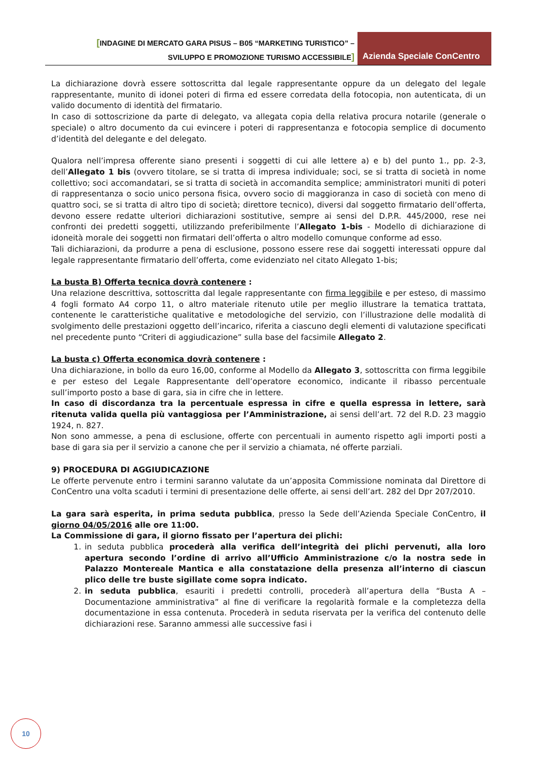[INDAGINE DI MERCATO GARA PISUS – B05 “MARKETING TURISTICO” –
SVILUPPO E PROMOZIONE TURISMO ACCESSIBILE]
Azienda Speciale ConCentro
La dichiarazione dovrà essere sottoscritta dal legale rappresentante oppure da un delegato del legale rappresentante, munito di idonei poteri di firma ed essere corredata della fotocopia, non autenticata, di un valido documento di identità del firmatario.
In caso di sottoscrizione da parte di delegato, va allegata copia della relativa procura notarile (generale o speciale) o altro documento da cui evincere i poteri di rappresentanza e fotocopia semplice di documento d’identità del delegante e del delegato.
Qualora nell’impresa offerente siano presenti i soggetti di cui alle lettere a) e b) del punto 1., pp. 2-3, dell’Allegato 1 bis (ovvero titolare, se si tratta di impresa individuale; soci, se si tratta di società in nome collettivo; soci accomandatari, se si tratta di società in accomandita semplice; amministratori muniti di poteri di rappresentanza o socio unico persona fisica, ovvero socio di maggioranza in caso di società con meno di quattro soci, se si tratta di altro tipo di società; direttore tecnico), diversi dal soggetto firmatario dell’offerta, devono essere redatte ulteriori dichiarazioni sostitutive, sempre ai sensi del D.P.R. 445/2000, rese nei confronti dei predetti soggetti, utilizzando preferibilmente l’Allegato 1-bis - Modello di dichiarazione di idoneità morale dei soggetti non firmatari dell’offerta o altro modello comunque conforme ad esso.
Tali dichiarazioni, da produrre a pena di esclusione, possono essere rese dai soggetti interessati oppure dal legale rappresentante firmatario dell’offerta, come evidenziato nel citato Allegato 1-bis;
La busta B) Offerta tecnica dovrà contenere :
Una relazione descrittiva, sottoscritta dal legale rappresentante con firma leggibile e per esteso, di massimo 4 fogli formato A4 corpo 11, o altro materiale ritenuto utile per meglio illustrare la tematica trattata, contenente le caratteristiche qualitative e metodologiche del servizio, con l’illustrazione delle modalità di svolgimento delle prestazioni oggetto dell’incarico, riferita a ciascuno degli elementi di valutazione specificati nel precedente punto “Criteri di aggiudicazione” sulla base del facsimile Allegato 2.
La busta c) Offerta economica dovrà contenere :
Una dichiarazione, in bollo da euro 16,00, conforme al Modello da Allegato 3, sottoscritta con firma leggibile e per esteso del Legale Rappresentante dell’operatore economico, indicante il ribasso percentuale sull’importo posto a base di gara, sia in cifre che in lettere.
In caso di discordanza tra la percentuale espressa in cifre e quella espressa in lettere, sarà ritenuta valida quella più vantaggiosa per l’Amministrazione, ai sensi dell’art. 72 del R.D. 23 maggio 1924, n. 827.
Non sono ammesse, a pena di esclusione, offerte con percentuali in aumento rispetto agli importi posti a base di gara sia per il servizio a canone che per il servizio a chiamata, né offerte parziali.
9) PROCEDURA DI AGGIUDICAZIONE
Le offerte pervenute entro i termini saranno valutate da un’apposita Commissione nominata dal Direttore di ConCentro una volta scaduti i termini di presentazione delle offerte, ai sensi dell’art. 282 del Dpr 207/2010.
La gara sarà esperita, in prima seduta pubblica, presso la Sede dell’Azienda Speciale ConCentro, il giorno 04/05/2016 alle ore 11:00.
La Commissione di gara, il giorno fissato per l’apertura dei plichi:
1. in seduta pubblica procederà alla verifica dell’integrità dei plichi pervenuti, alla loro apertura secondo l’ordine di arrivo all’Ufficio Amministrazione c/o la nostra sede in Palazzo Montereale Mantica e alla constatazione della presenza all’interno di ciascun plico delle tre buste sigillate come sopra indicato.
2. in seduta pubblica, esauriti i predetti controlli, procederà all’apertura della “Busta A – Documentazione amministrativa” al fine di verificare la regolarità formale e la completezza della documentazione in essa contenuta. Procederà in seduta riservata per la verifica del contenuto delle dichiarazioni rese. Saranno ammessi alle successive fasi i
10